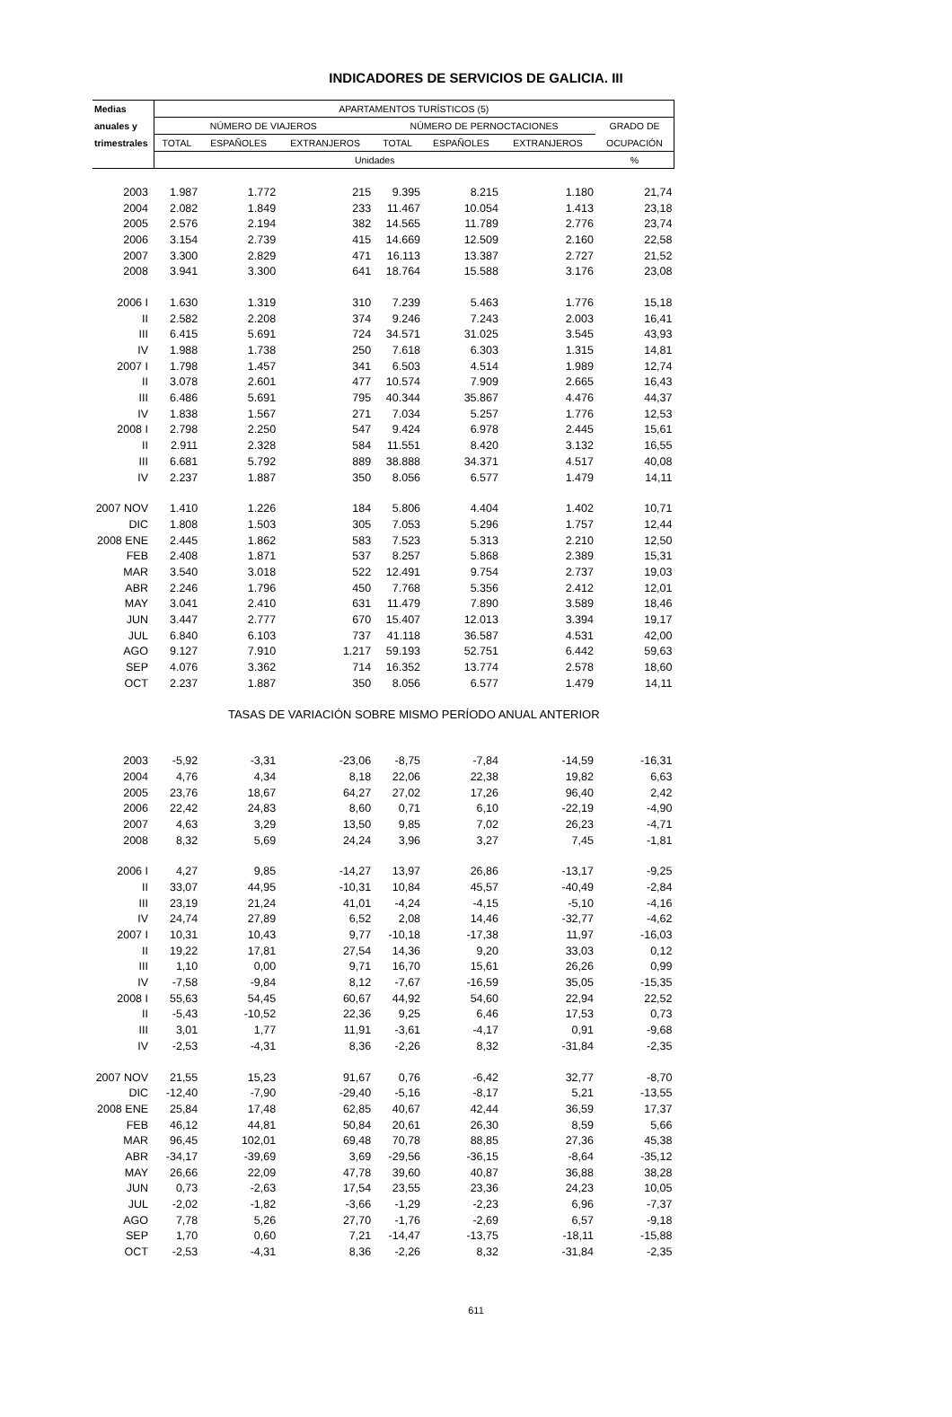INDICADORES DE SERVICIOS DE GALICIA. III
| Medias | APARTAMENTOS TURÍSTICOS (5) | | | | | | |
| --- | --- | --- | --- | --- | --- | --- | --- |
| anuales y | NÚMERO DE VIAJEROS | | | NÚMERO DE PERNOCTACIONES | | | GRADO DE |
| trimestrales | TOTAL | ESPAÑOLES | EXTRANJEROS | TOTAL | ESPAÑOLES | EXTRANJEROS | OCUPACIÓN |
| | Unidades | | | | | | % |
| 2003 | 1.987 | 1.772 | 215 | 9.395 | 8.215 | 1.180 | 21,74 |
| 2004 | 2.082 | 1.849 | 233 | 11.467 | 10.054 | 1.413 | 23,18 |
| 2005 | 2.576 | 2.194 | 382 | 14.565 | 11.789 | 2.776 | 23,74 |
| 2006 | 3.154 | 2.739 | 415 | 14.669 | 12.509 | 2.160 | 22,58 |
| 2007 | 3.300 | 2.829 | 471 | 16.113 | 13.387 | 2.727 | 21,52 |
| 2008 | 3.941 | 3.300 | 641 | 18.764 | 15.588 | 3.176 | 23,08 |
| 2006 I | 1.630 | 1.319 | 310 | 7.239 | 5.463 | 1.776 | 15,18 |
| II | 2.582 | 2.208 | 374 | 9.246 | 7.243 | 2.003 | 16,41 |
| III | 6.415 | 5.691 | 724 | 34.571 | 31.025 | 3.545 | 43,93 |
| IV | 1.988 | 1.738 | 250 | 7.618 | 6.303 | 1.315 | 14,81 |
| 2007 I | 1.798 | 1.457 | 341 | 6.503 | 4.514 | 1.989 | 12,74 |
| II | 3.078 | 2.601 | 477 | 10.574 | 7.909 | 2.665 | 16,43 |
| III | 6.486 | 5.691 | 795 | 40.344 | 35.867 | 4.476 | 44,37 |
| IV | 1.838 | 1.567 | 271 | 7.034 | 5.257 | 1.776 | 12,53 |
| 2008 I | 2.798 | 2.250 | 547 | 9.424 | 6.978 | 2.445 | 15,61 |
| II | 2.911 | 2.328 | 584 | 11.551 | 8.420 | 3.132 | 16,55 |
| III | 6.681 | 5.792 | 889 | 38.888 | 34.371 | 4.517 | 40,08 |
| IV | 2.237 | 1.887 | 350 | 8.056 | 6.577 | 1.479 | 14,11 |
| 2007 NOV | 1.410 | 1.226 | 184 | 5.806 | 4.404 | 1.402 | 10,71 |
| DIC | 1.808 | 1.503 | 305 | 7.053 | 5.296 | 1.757 | 12,44 |
| 2008 ENE | 2.445 | 1.862 | 583 | 7.523 | 5.313 | 2.210 | 12,50 |
| FEB | 2.408 | 1.871 | 537 | 8.257 | 5.868 | 2.389 | 15,31 |
| MAR | 3.540 | 3.018 | 522 | 12.491 | 9.754 | 2.737 | 19,03 |
| ABR | 2.246 | 1.796 | 450 | 7.768 | 5.356 | 2.412 | 12,01 |
| MAY | 3.041 | 2.410 | 631 | 11.479 | 7.890 | 3.589 | 18,46 |
| JUN | 3.447 | 2.777 | 670 | 15.407 | 12.013 | 3.394 | 19,17 |
| JUL | 6.840 | 6.103 | 737 | 41.118 | 36.587 | 4.531 | 42,00 |
| AGO | 9.127 | 7.910 | 1.217 | 59.193 | 52.751 | 6.442 | 59,63 |
| SEP | 4.076 | 3.362 | 714 | 16.352 | 13.774 | 2.578 | 18,60 |
| OCT | 2.237 | 1.887 | 350 | 8.056 | 6.577 | 1.479 | 14,11 |
| | TASAS DE VARIACIÓN SOBRE MISMO PERÍODO ANUAL ANTERIOR | | | | | | |
| 2003 | -5,92 | -3,31 | -23,06 | -8,75 | -7,84 | -14,59 | -16,31 |
| 2004 | 4,76 | 4,34 | 8,18 | 22,06 | 22,38 | 19,82 | 6,63 |
| 2005 | 23,76 | 18,67 | 64,27 | 27,02 | 17,26 | 96,40 | 2,42 |
| 2006 | 22,42 | 24,83 | 8,60 | 0,71 | 6,10 | -22,19 | -4,90 |
| 2007 | 4,63 | 3,29 | 13,50 | 9,85 | 7,02 | 26,23 | -4,71 |
| 2008 | 8,32 | 5,69 | 24,24 | 3,96 | 3,27 | 7,45 | -1,81 |
| 2006 I | 4,27 | 9,85 | -14,27 | 13,97 | 26,86 | -13,17 | -9,25 |
| II | 33,07 | 44,95 | -10,31 | 10,84 | 45,57 | -40,49 | -2,84 |
| III | 23,19 | 21,24 | 41,01 | -4,24 | -4,15 | -5,10 | -4,16 |
| IV | 24,74 | 27,89 | 6,52 | 2,08 | 14,46 | -32,77 | -4,62 |
| 2007 I | 10,31 | 10,43 | 9,77 | -10,18 | -17,38 | 11,97 | -16,03 |
| II | 19,22 | 17,81 | 27,54 | 14,36 | 9,20 | 33,03 | 0,12 |
| III | 1,10 | 0,00 | 9,71 | 16,70 | 15,61 | 26,26 | 0,99 |
| IV | -7,58 | -9,84 | 8,12 | -7,67 | -16,59 | 35,05 | -15,35 |
| 2008 I | 55,63 | 54,45 | 60,67 | 44,92 | 54,60 | 22,94 | 22,52 |
| II | -5,43 | -10,52 | 22,36 | 9,25 | 6,46 | 17,53 | 0,73 |
| III | 3,01 | 1,77 | 11,91 | -3,61 | -4,17 | 0,91 | -9,68 |
| IV | -2,53 | -4,31 | 8,36 | -2,26 | 8,32 | -31,84 | -2,35 |
| 2007 NOV | 21,55 | 15,23 | 91,67 | 0,76 | -6,42 | 32,77 | -8,70 |
| DIC | -12,40 | -7,90 | -29,40 | -5,16 | -8,17 | 5,21 | -13,55 |
| 2008 ENE | 25,84 | 17,48 | 62,85 | 40,67 | 42,44 | 36,59 | 17,37 |
| FEB | 46,12 | 44,81 | 50,84 | 20,61 | 26,30 | 8,59 | 5,66 |
| MAR | 96,45 | 102,01 | 69,48 | 70,78 | 88,85 | 27,36 | 45,38 |
| ABR | -34,17 | -39,69 | 3,69 | -29,56 | -36,15 | -8,64 | -35,12 |
| MAY | 26,66 | 22,09 | 47,78 | 39,60 | 40,87 | 36,88 | 38,28 |
| JUN | 0,73 | -2,63 | 17,54 | 23,55 | 23,36 | 24,23 | 10,05 |
| JUL | -2,02 | -1,82 | -3,66 | -1,29 | -2,23 | 6,96 | -7,37 |
| AGO | 7,78 | 5,26 | 27,70 | -1,76 | -2,69 | 6,57 | -9,18 |
| SEP | 1,70 | 0,60 | 7,21 | -14,47 | -13,75 | -18,11 | -15,88 |
| OCT | -2,53 | -4,31 | 8,36 | -2,26 | 8,32 | -31,84 | -2,35 |
611